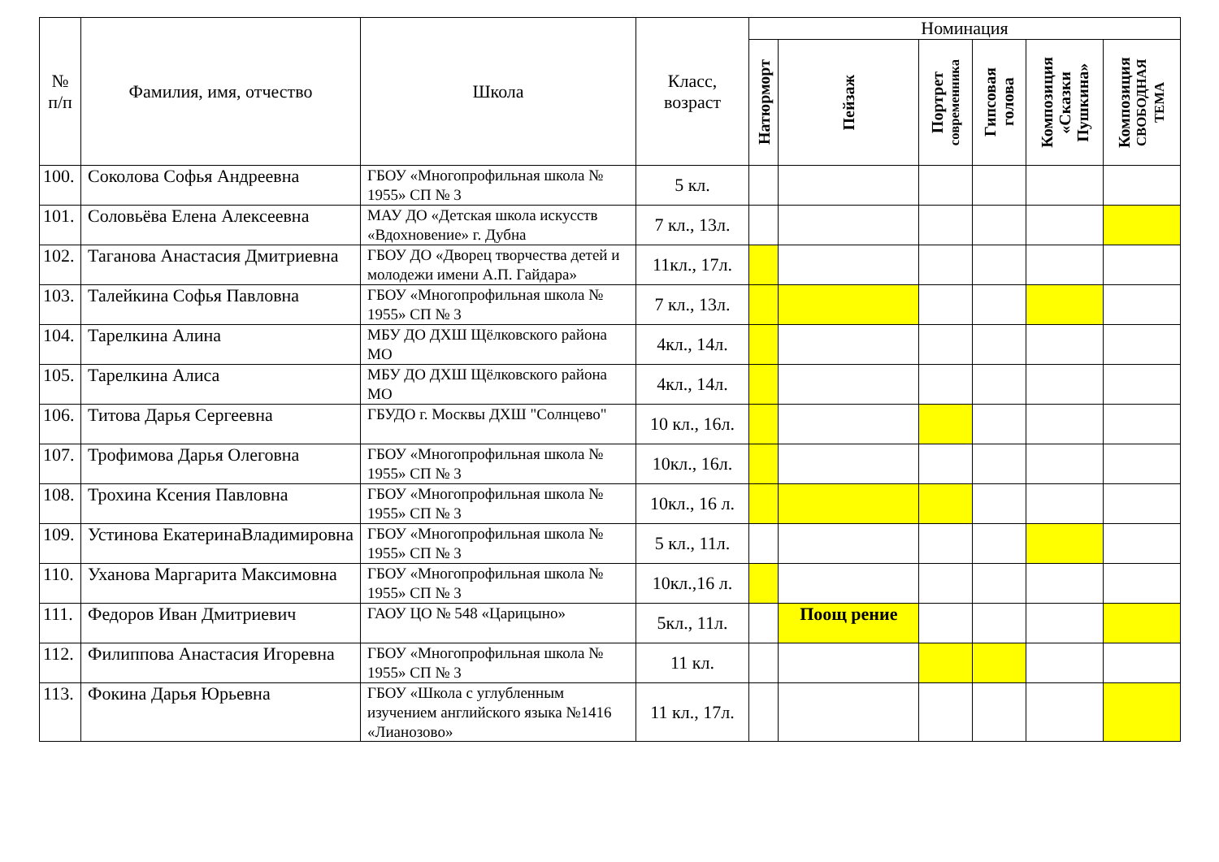| № п/п | Фамилия, имя, отчество | Школа | Класс, возраст | Номинация | | | | | |
| --- | --- | --- | --- | --- | --- | --- | --- | --- | --- |
| | | | | Натюрморт | Пейзаж | Портрет современника | Гипсовая голова | Композиция «Сказки Пушкина» | Композиция СВОБОДНАЯ ТЕМА |
| 100. | Соколова Софья Андреевна | ГБОУ «Многопрофильная школа № 1955» СП № 3 | 5 кл. | | | | | | |
| 101. | Соловьёва Елена Алексеевна | МАУ ДО «Детская школа искусств «Вдохновение» г. Дубна | 7 кл., 13л. | | | | | | |
| 102. | Таганова Анастасия Дмитриевна | ГБОУ ДО «Дворец творчества детей и молодежи имени А.П. Гайдара» | 11кл., 17л. | | | | | | |
| 103. | Талейкина Софья Павловна | ГБОУ «Многопрофильная школа № 1955» СП № 3 | 7 кл., 13л. | | | | | | |
| 104. | Тарелкина Алина | МБУ ДО ДХШ Щёлковского района МО | 4кл., 14л. | | | | | | |
| 105. | Тарелкина Алиса | МБУ ДО ДХШ Щёлковского района МО | 4кл., 14л. | | | | | | |
| 106. | Титова Дарья Сергеевна | ГБУДО г. Москвы ДХШ "Солнцево" | 10 кл., 16л. | | | | | | |
| 107. | Трофимова Дарья Олеговна | ГБОУ «Многопрофильная школа № 1955» СП № 3 | 10кл., 16л. | | | | | | |
| 108. | Трохина Ксения Павловна | ГБОУ «Многопрофильная школа № 1955» СП № 3 | 10кл., 16 л. | | | | | | |
| 109. | Устинова ЕкатеринаВладимировна | ГБОУ «Многопрофильная школа № 1955» СП № 3 | 5 кл., 11л. | | | | | | |
| 110. | Уханова Маргарита Максимовна | ГБОУ «Многопрофильная школа № 1955» СП № 3 | 10кл.,16 л. | | | | | | |
| 111. | Федоров Иван Дмитриевич | ГАОУ ЦО № 548 «Царицыно» | 5кл., 11л. | | Поощ рение | | | | |
| 112. | Филиппова Анастасия Игоревна | ГБОУ «Многопрофильная школа № 1955» СП № 3 | 11 кл. | | | | | | |
| 113. | Фокина Дарья Юрьевна | ГБОУ «Школа с углубленным изучением английского языка №1416 «Лианозово» | 11 кл., 17л. | | | | | | |